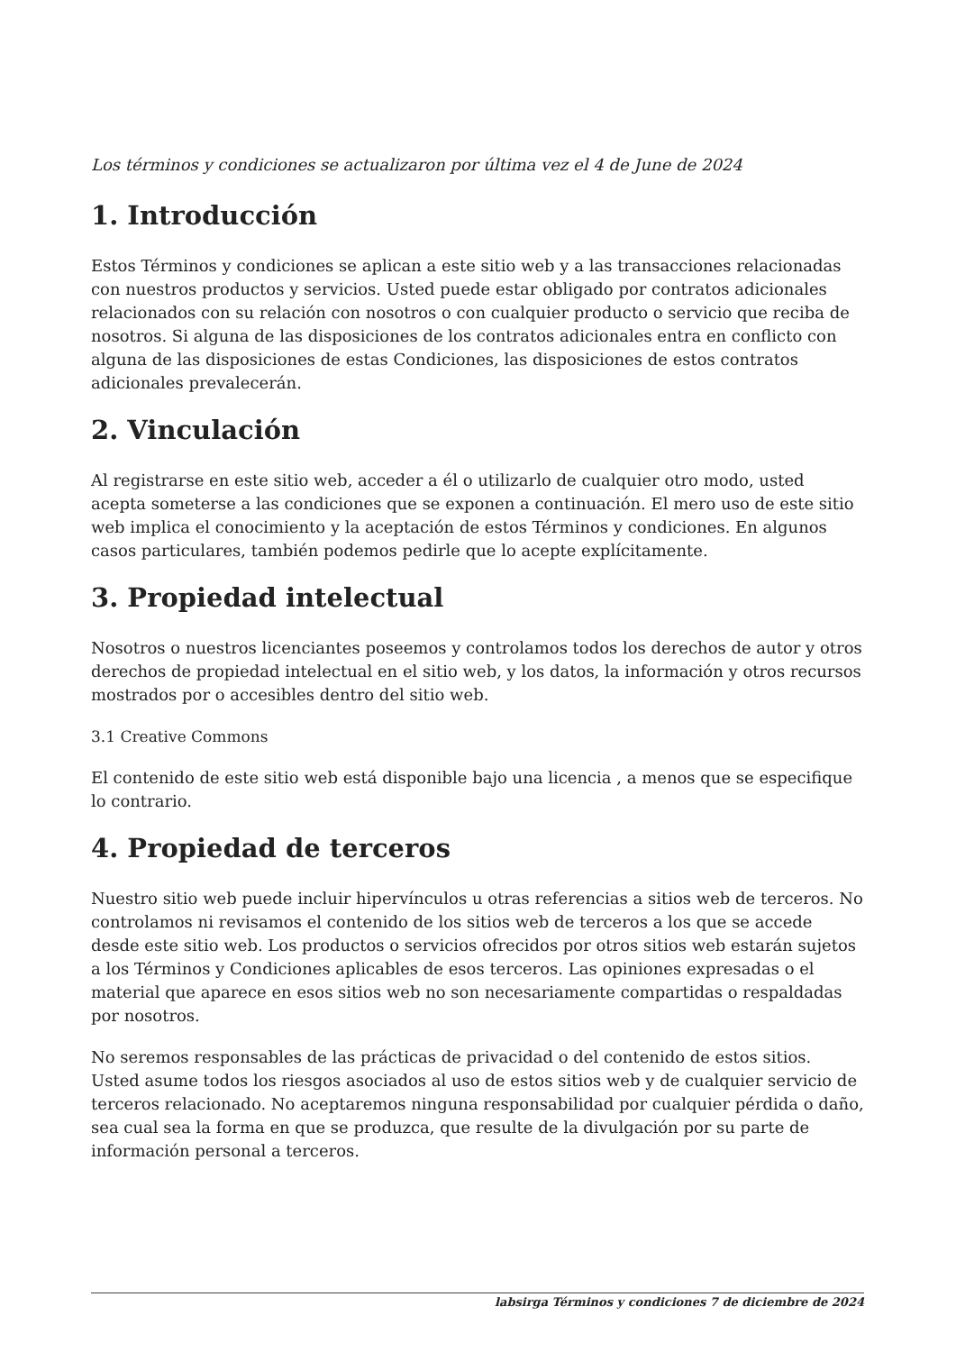Los términos y condiciones se actualizaron por última vez el 4 de June de 2024
1. Introducción
Estos Términos y condiciones se aplican a este sitio web y a las transacciones relacionadas con nuestros productos y servicios. Usted puede estar obligado por contratos adicionales relacionados con su relación con nosotros o con cualquier producto o servicio que reciba de nosotros. Si alguna de las disposiciones de los contratos adicionales entra en conflicto con alguna de las disposiciones de estas Condiciones, las disposiciones de estos contratos adicionales prevalecerán.
2. Vinculación
Al registrarse en este sitio web, acceder a él o utilizarlo de cualquier otro modo, usted acepta someterse a las condiciones que se exponen a continuación. El mero uso de este sitio web implica el conocimiento y la aceptación de estos Términos y condiciones. En algunos casos particulares, también podemos pedirle que lo acepte explícitamente.
3. Propiedad intelectual
Nosotros o nuestros licenciantes poseemos y controlamos todos los derechos de autor y otros derechos de propiedad intelectual en el sitio web, y los datos, la información y otros recursos mostrados por o accesibles dentro del sitio web.
3.1 Creative Commons
El contenido de este sitio web está disponible bajo una licencia , a menos que se especifique lo contrario.
4. Propiedad de terceros
Nuestro sitio web puede incluir hipervínculos u otras referencias a sitios web de terceros. No controlamos ni revisamos el contenido de los sitios web de terceros a los que se accede desde este sitio web. Los productos o servicios ofrecidos por otros sitios web estarán sujetos a los Términos y Condiciones aplicables de esos terceros. Las opiniones expresadas o el material que aparece en esos sitios web no son necesariamente compartidas o respaldadas por nosotros.
No seremos responsables de las prácticas de privacidad o del contenido de estos sitios. Usted asume todos los riesgos asociados al uso de estos sitios web y de cualquier servicio de terceros relacionado. No aceptaremos ninguna responsabilidad por cualquier pérdida o daño, sea cual sea la forma en que se produzca, que resulte de la divulgación por su parte de información personal a terceros.
labsirga Términos y condiciones 7 de diciembre de 2024